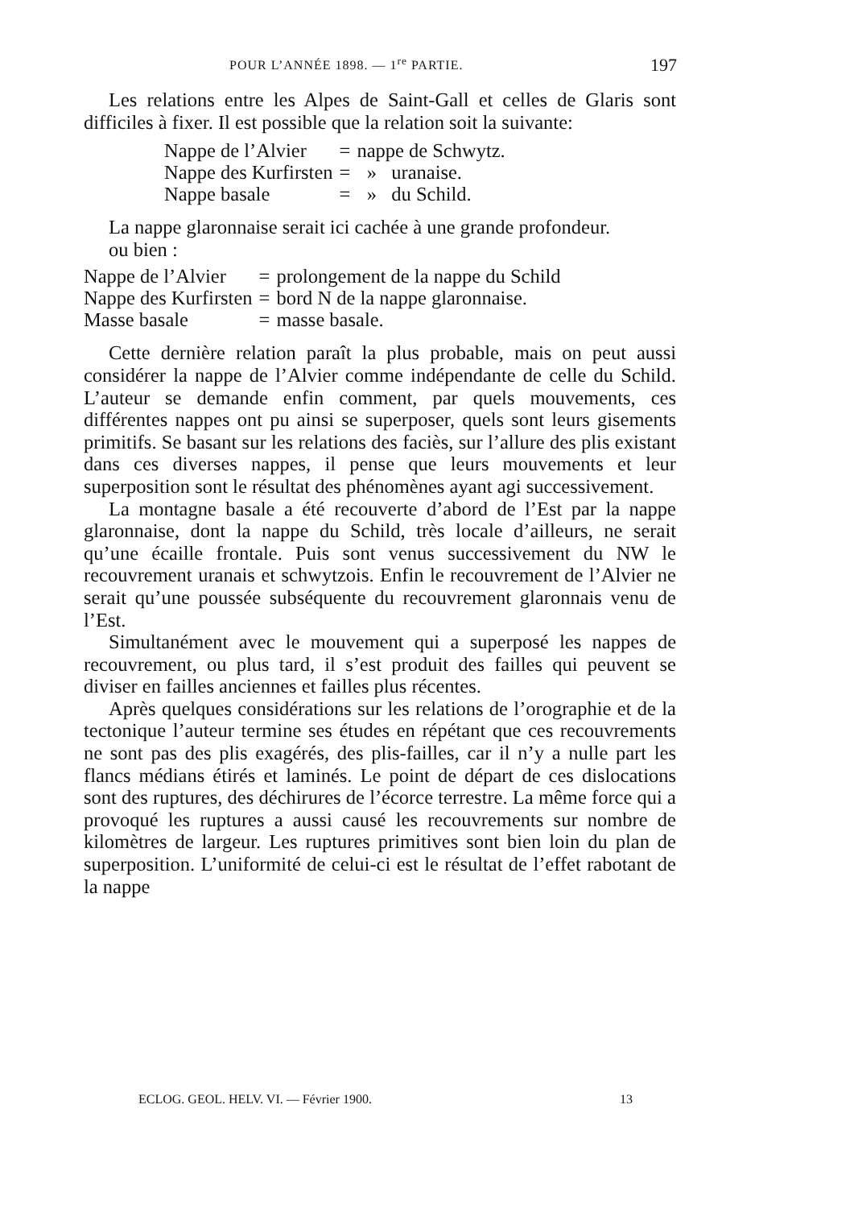POUR L’ANNÉE 1898. — 1<sup>re</sup> PARTIE. 197
Les relations entre les Alpes de Saint-Gall et celles de Glaris sont difficiles à fixer. Il est possible que la relation soit la suivante:
| Nappe de l’Alvier | = | nappe de Schwytz. |
| Nappe des Kurfirsten | = | » uranaise. |
| Nappe basale | = | » du Schild. |
La nappe glaronnaise serait ici cachée à une grande profondeur.
ou bien :
| Nappe de l’Alvier | = | prolongement de la nappe du Schild |
| Nappe des Kurfirsten | = | bord N de la nappe glaronnaise. |
| Masse basale | = | masse basale. |
Cette dernière relation paraît la plus probable, mais on peut aussi considérer la nappe de l’Alvier comme indépendante de celle du Schild. L’auteur se demande enfin comment, par quels mouvements, ces différentes nappes ont pu ainsi se superposer, quels sont leurs gisements primitifs. Se basant sur les relations des faciès, sur l’allure des plis existant dans ces diverses nappes, il pense que leurs mouvements et leur superposition sont le résultat des phénomènes ayant agi successivement.
La montagne basale a été recouverte d’abord de l’Est par la nappe glaronnaise, dont la nappe du Schild, très locale d’ailleurs, ne serait qu’une écaille frontale. Puis sont venus successivement du NW le recouvrement uranais et schwytzois. Enfin le recouvrement de l’Alvier ne serait qu’une poussée subséquente du recouvrement glaronnais venu de l’Est.
Simultanément avec le mouvement qui a superposé les nappes de recouvrement, ou plus tard, il s’est produit des failles qui peuvent se diviser en failles anciennes et failles plus récentes.
Après quelques considérations sur les relations de l’orographie et de la tectonique l’auteur termine ses études en répétant que ces recouvrements ne sont pas des plis exagérés, des plis-failles, car il n’y a nulle part les flancs médians étirés et laminés. Le point de départ de ces dislocations sont des ruptures, des déchirures de l’écorce terrestre. La même force qui a provoqué les ruptures a aussi causé les recouvrements sur nombre de kilomètres de largeur. Les ruptures primitives sont bien loin du plan de superposition. L’uniformité de celui-ci est le résultat de l’effet rabotant de la nappe
ECLOG. GEOL. HELV. VI. — Février 1900. 13